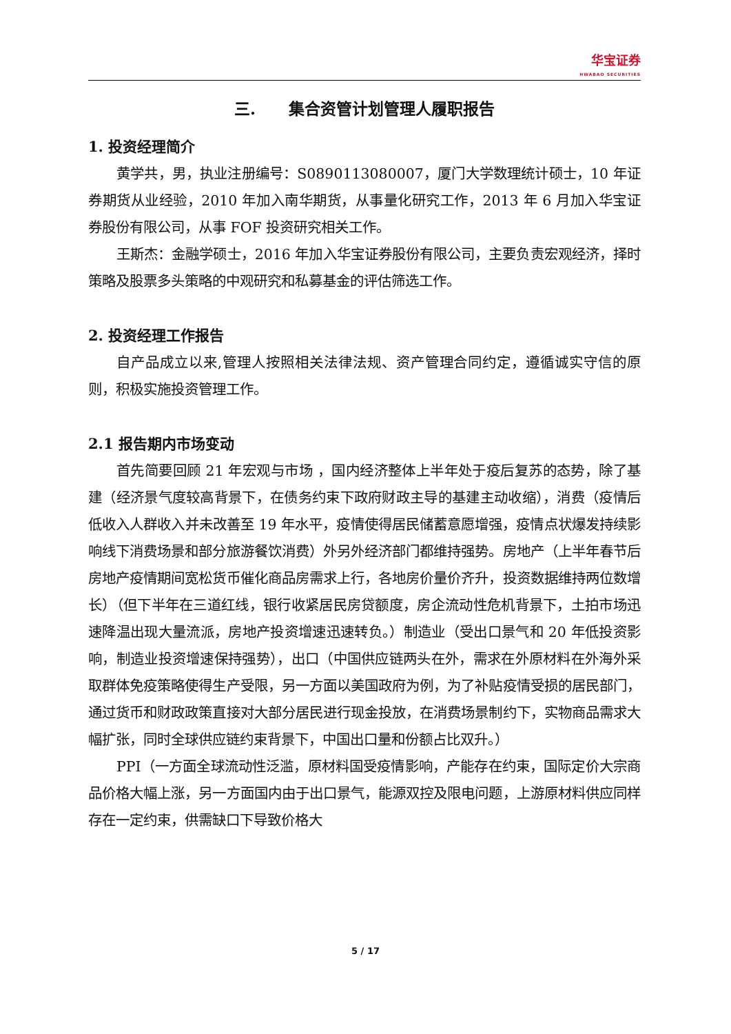华宝证券
HWABAO SECURITIES
三. 集合资管计划管理人履职报告
1. 投资经理简介
黄学共，男，执业注册编号：S0890113080007，厦门大学数理统计硕士，10 年证券期货从业经验，2010 年加入南华期货，从事量化研究工作，2013 年 6 月加入华宝证券股份有限公司，从事 FOF 投资研究相关工作。
王斯杰：金融学硕士，2016 年加入华宝证券股份有限公司，主要负责宏观经济，择时策略及股票多头策略的中观研究和私募基金的评估筛选工作。
2. 投资经理工作报告
自产品成立以来,管理人按照相关法律法规、资产管理合同约定，遵循诚实守信的原则，积极实施投资管理工作。
2.1 报告期内市场变动
首先简要回顾 21 年宏观与市场 ，国内经济整体上半年处于疫后复苏的态势，除了基建（经济景气度较高背景下，在债务约束下政府财政主导的基建主动收缩），消费（疫情后低收入人群收入并未改善至 19 年水平，疫情使得居民储蓄意愿增强，疫情点状爆发持续影响线下消费场景和部分旅游餐饮消费）外另外经济部门都维持强势。房地产（上半年春节后房地产疫情期间宽松货币催化商品房需求上行，各地房价量价齐升，投资数据维持两位数增长）（但下半年在三道红线，银行收紧居民房贷额度，房企流动性危机背景下，土拍市场迅速降温出现大量流派，房地产投资增速迅速转负。）制造业（受出口景气和 20 年低投资影响，制造业投资增速保持强势），出口（中国供应链两头在外，需求在外原材料在外海外采取群体免疫策略使得生产受限，另一方面以美国政府为例，为了补贴疫情受损的居民部门，通过货币和财政政策直接对大部分居民进行现金投放，在消费场景制约下，实物商品需求大幅扩张，同时全球供应链约束背景下，中国出口量和份额占比双升。）
PPI（一方面全球流动性泛滥，原材料国受疫情影响，产能存在约束，国际定价大宗商品价格大幅上涨，另一方面国内由于出口景气，能源双控及限电问题，上游原材料供应同样存在一定约束，供需缺口下导致价格大
5 / 17